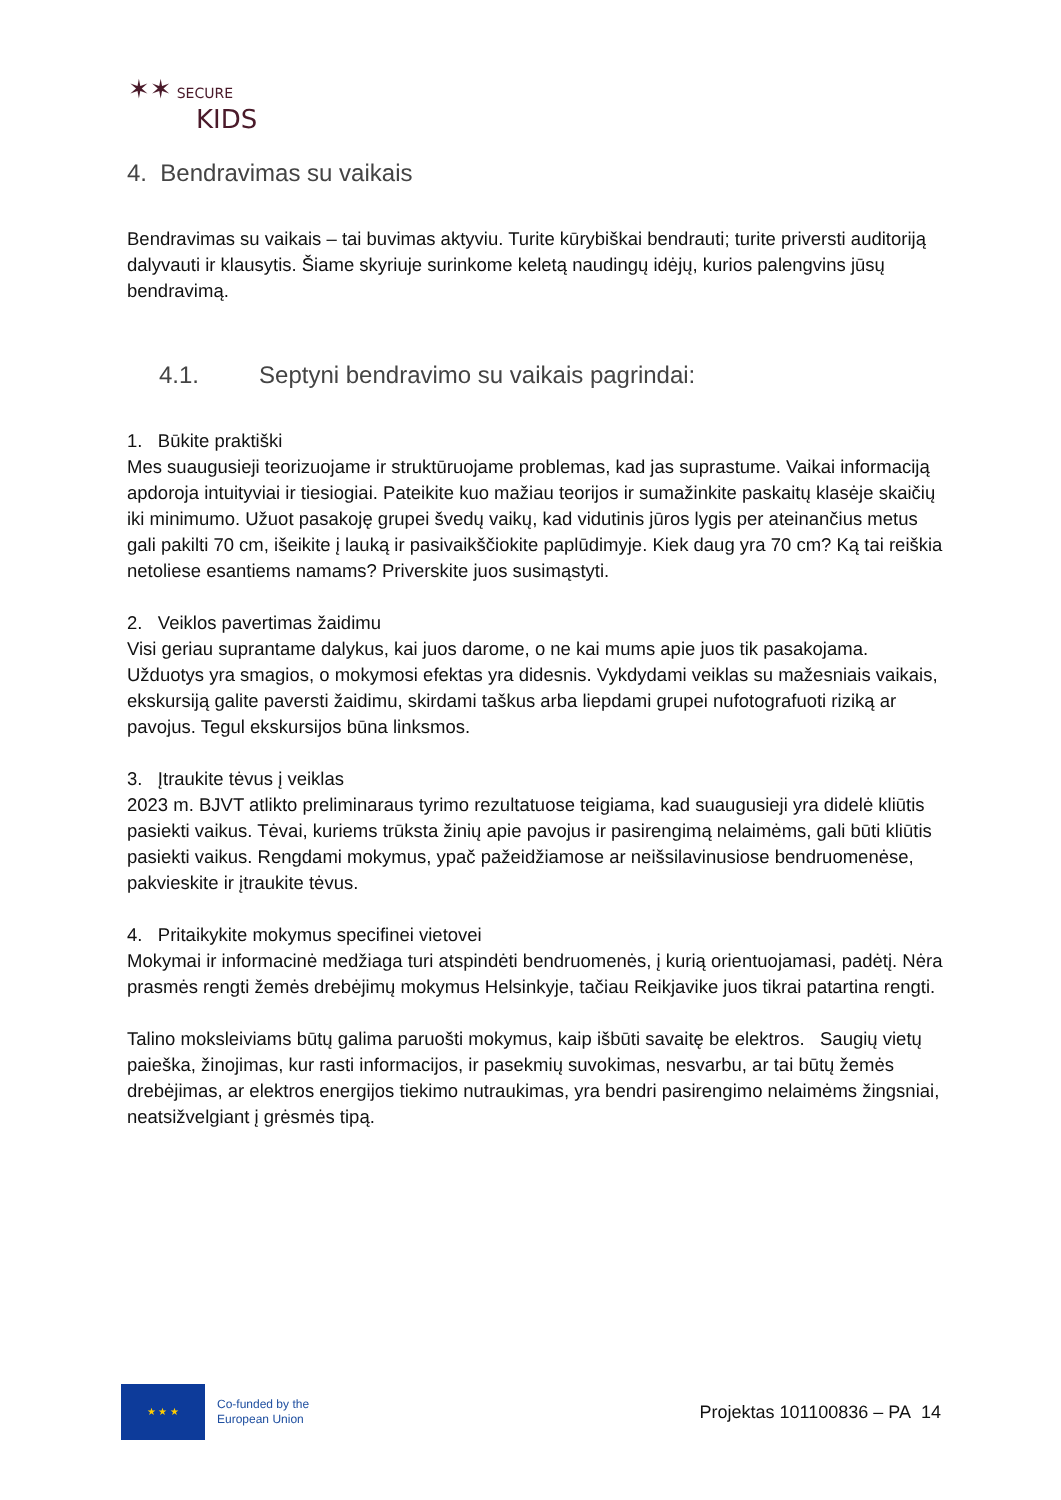✶✶ SECURE
KIDS
4. Bendravimas su vaikais
Bendravimas su vaikais – tai buvimas aktyviu. Turite kūrybiškai bendrauti; turite priversti auditoriją dalyvauti ir klausytis. Šiame skyriuje surinkome keletą naudingų idėjų, kurios palengvins jūsų bendravimą.
4.1. Septyni bendravimo su vaikais pagrindai:
1. Būkite praktiški
Mes suaugusieji teorizuojame ir struktūruojame problemas, kad jas suprastume. Vaikai informaciją apdoroja intuityviai ir tiesiogiai. Pateikite kuo mažiau teorijos ir sumažinkite paskaitų klasėje skaičių iki minimumo. Užuot pasakoję grupei švedų vaikų, kad vidutinis jūros lygis per ateinančius metus gali pakilti 70 cm, išeikite į lauką ir pasivaikščiokite paplūdimyje. Kiek daug yra 70 cm? Ką tai reiškia netoliese esantiems namams? Priverskite juos susimąstyti.
2. Veiklos pavertimas žaidimu
Visi geriau suprantame dalykus, kai juos darome, o ne kai mums apie juos tik pasakojama. Užduotys yra smagios, o mokymosi efektas yra didesnis. Vykdydami veiklas su mažesniais vaikais, ekskursiją galite paversti žaidimu, skirdami taškus arba liepdami grupei nufotografuoti riziką ar pavojus. Tegul ekskursijos būna linksmos.
3. Įtraukite tėvus į veiklas
2023 m. BJVT atlikto preliminaraus tyrimo rezultatuose teigiama, kad suaugusieji yra didelė kliūtis pasiekti vaikus. Tėvai, kuriems trūksta žinių apie pavojus ir pasirengimą nelaimėms, gali būti kliūtis pasiekti vaikus. Rengdami mokymus, ypač pažeidžiamose ar neišsilavinusiose bendruomenėse, pakvieskite ir įtraukite tėvus.
4. Pritaikykite mokymus specifinei vietovei
Mokymai ir informacinė medžiaga turi atspindėti bendruomenės, į kurią orientuojamasi, padėtį. Nėra prasmės rengti žemės drebėjimų mokymus Helsinkyje, tačiau Reikjavike juos tikrai patartina rengti.
Talino moksleiviams būtų galima paruošti mokymus, kaip išbūti savaitę be elektros. Saugių vietų paieška, žinojimas, kur rasti informacijos, ir pasekmių suvokimas, nesvarbu, ar tai būtų žemės drebėjimas, ar elektros energijos tiekimo nutraukimas, yra bendri pasirengimo nelaimėms žingsniai, neatsižvelgiant į grėsmės tipą.
★ ★ ★
Co-funded by the
European Union
Projektas 101100836 – PA 14